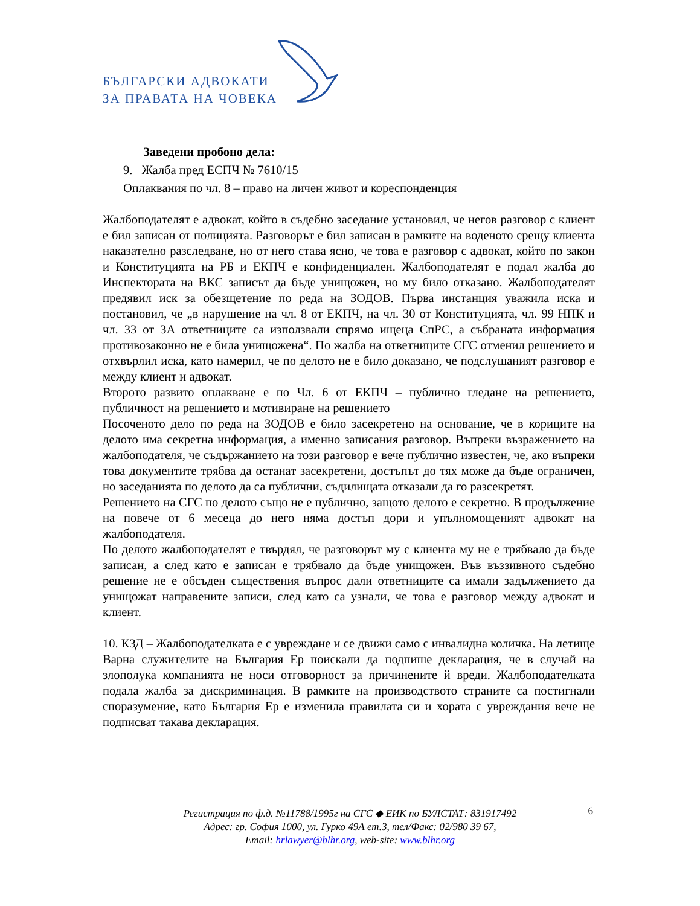БЪЛГАРСКИ АДВОКАТИ
ЗА ПРАВАТА НА ЧОВЕКА
Заведени пробоно дела:
9. Жалба пред ЕСПЧ № 7610/15
Оплаквания по чл. 8 – право на личен живот и кореспонденция
Жалбоподателят е адвокат, който в съдебно заседание установил, че негов разговор с клиент е бил записан от полицията. Разговорът е бил записан в рамките на воденото срещу клиента наказателно разследване, но от него става ясно, че това е разговор с адвокат, който по закон и Конституцията на РБ и ЕКПЧ е конфиденциален. Жалбоподателят е подал жалба до Инспектората на ВКС записът да бъде унищожен, но му било отказано. Жалбоподателят предявил иск за обезщетение по реда на ЗОДОВ. Първа инстанция уважила иска и постановил, че „в нарушение на чл. 8 от ЕКПЧ, на чл. 30 от Конституцията, чл. 99 НПК и чл. 33 от ЗА ответниците са използвали спрямо ищеца СпРС, а събраната информация противозаконно не е била унищожена“. По жалба на ответниците СГС отменил решението и отхвърлил иска, като намерил, че по делото не е било доказано, че подслушаният разговор е между клиент и адвокат.
Второто развито оплакване е по Чл. 6 от ЕКПЧ – публично гледане на решението, публичност на решението и мотивиране на решението
Посоченото дело по реда на ЗОДОВ е било засекретено на основание, че в кориците на делото има секретна информация, а именно записания разговор. Въпреки възражението на жалбоподателя, че съдържанието на този разговор е вече публично известен, че, ако въпреки това документите трябва да останат засекретени, достъпът до тях може да бъде ограничен, но заседанията по делото да са публични, съдилищата отказали да го разсекретят.
Решението на СГС по делото също не е публично, защото делото е секретно. В продължение на повече от 6 месеца до него няма достъп дори и упълномощеният адвокат на жалбоподателя.
По делото жалбоподателят е твърдял, че разговорът му с клиента му не е трябвало да бъде записан, а след като е записан е трябвало да бъде унищожен. Във въззивното съдебно решение не е обсъден съществения въпрос дали ответниците са имали задължението да унищожат направените записи, след като са узнали, че това е разговор между адвокат и клиент.
10. КЗД – Жалбоподателката е с увреждане и се движи само с инвалидна количка. На летище Варна служителите на България Ер поискали да подпише декларация, че в случай на злополука компанията не носи отговорност за причинените й вреди. Жалбоподателката подала жалба за дискриминация. В рамките на производството страните са постигнали споразумение, като България Ер е изменила правилата си и хората с увреждания вече не подписват такава декларация.
6 Регистрация по ф.д. №11788/1995г на СГС ◆ ЕИК по БУЛСТАТ: 831917492
Адрес: гр. София 1000, ул. Гурко 49А ет.3, тел/Факс: 02/980 39 67,
Email: hrlawyer@blhr.org, web-site: www.blhr.org